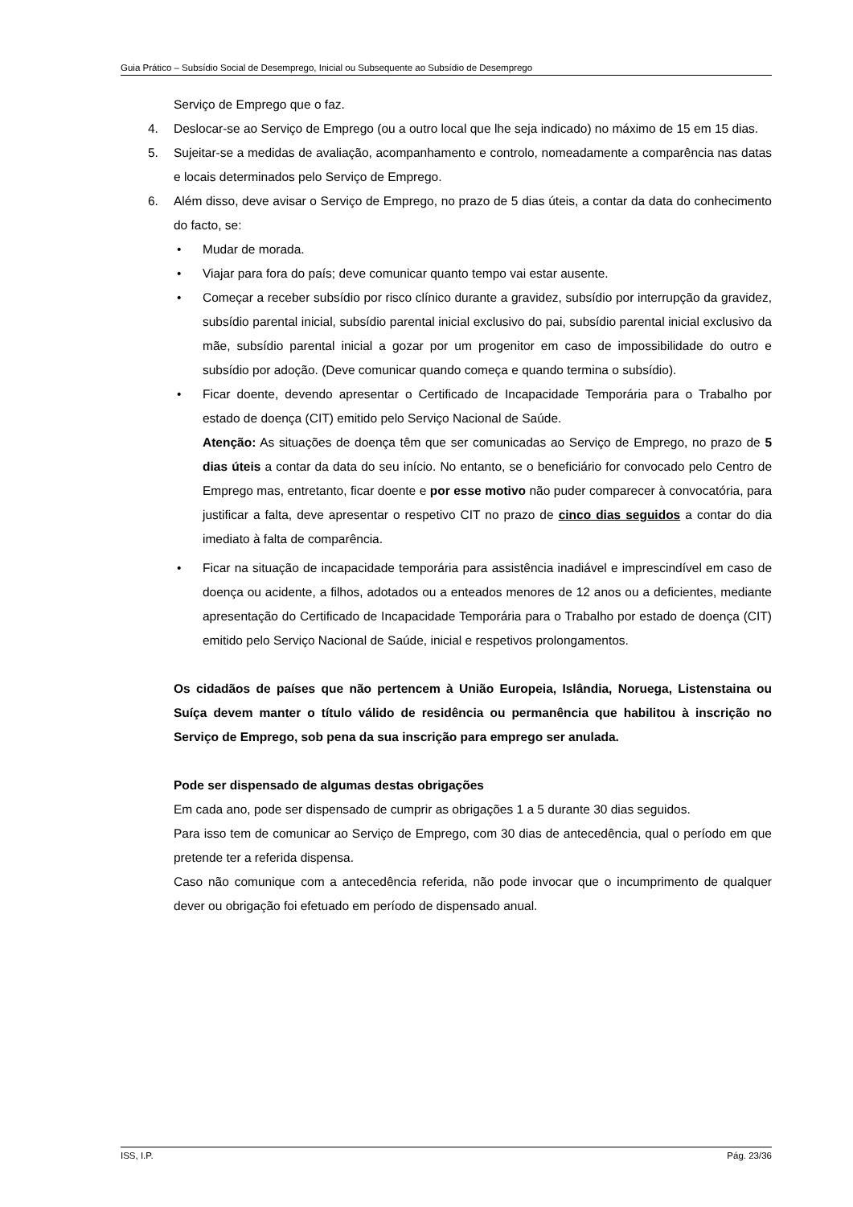Guia Prático – Subsídio Social de Desemprego, Inicial ou Subsequente ao Subsídio de Desemprego
Serviço de Emprego que o faz.
4. Deslocar-se ao Serviço de Emprego (ou a outro local que lhe seja indicado) no máximo de 15 em 15 dias.
5. Sujeitar-se a medidas de avaliação, acompanhamento e controlo, nomeadamente a comparência nas datas e locais determinados pelo Serviço de Emprego.
6. Além disso, deve avisar o Serviço de Emprego, no prazo de 5 dias úteis, a contar da data do conhecimento do facto, se:
• Mudar de morada.
• Viajar para fora do país; deve comunicar quanto tempo vai estar ausente.
• Começar a receber subsídio por risco clínico durante a gravidez, subsídio por interrupção da gravidez, subsídio parental inicial, subsídio parental inicial exclusivo do pai, subsídio parental inicial exclusivo da mãe, subsídio parental inicial a gozar por um progenitor em caso de impossibilidade do outro e subsídio por adoção. (Deve comunicar quando começa e quando termina o subsídio).
• Ficar doente, devendo apresentar o Certificado de Incapacidade Temporária para o Trabalho por estado de doença (CIT) emitido pelo Serviço Nacional de Saúde.
Atenção: As situações de doença têm que ser comunicadas ao Serviço de Emprego, no prazo de 5 dias úteis a contar da data do seu início. No entanto, se o beneficiário for convocado pelo Centro de Emprego mas, entretanto, ficar doente e por esse motivo não puder comparecer à convocatória, para justificar a falta, deve apresentar o respetivo CIT no prazo de cinco dias seguidos a contar do dia imediato à falta de comparência.
• Ficar na situação de incapacidade temporária para assistência inadiável e imprescindível em caso de doença ou acidente, a filhos, adotados ou a enteados menores de 12 anos ou a deficientes, mediante apresentação do Certificado de Incapacidade Temporária para o Trabalho por estado de doença (CIT) emitido pelo Serviço Nacional de Saúde, inicial e respetivos prolongamentos.
Os cidadãos de países que não pertencem à União Europeia, Islândia, Noruega, Listenstaina ou Suíça devem manter o título válido de residência ou permanência que habilitou à inscrição no Serviço de Emprego, sob pena da sua inscrição para emprego ser anulada.
Pode ser dispensado de algumas destas obrigações
Em cada ano, pode ser dispensado de cumprir as obrigações 1 a 5 durante 30 dias seguidos.
Para isso tem de comunicar ao Serviço de Emprego, com 30 dias de antecedência, qual o período em que pretende ter a referida dispensa.
Caso não comunique com a antecedência referida, não pode invocar que o incumprimento de qualquer dever ou obrigação foi efetuado em período de dispensado anual.
ISS, I.P. Pág. 23/36